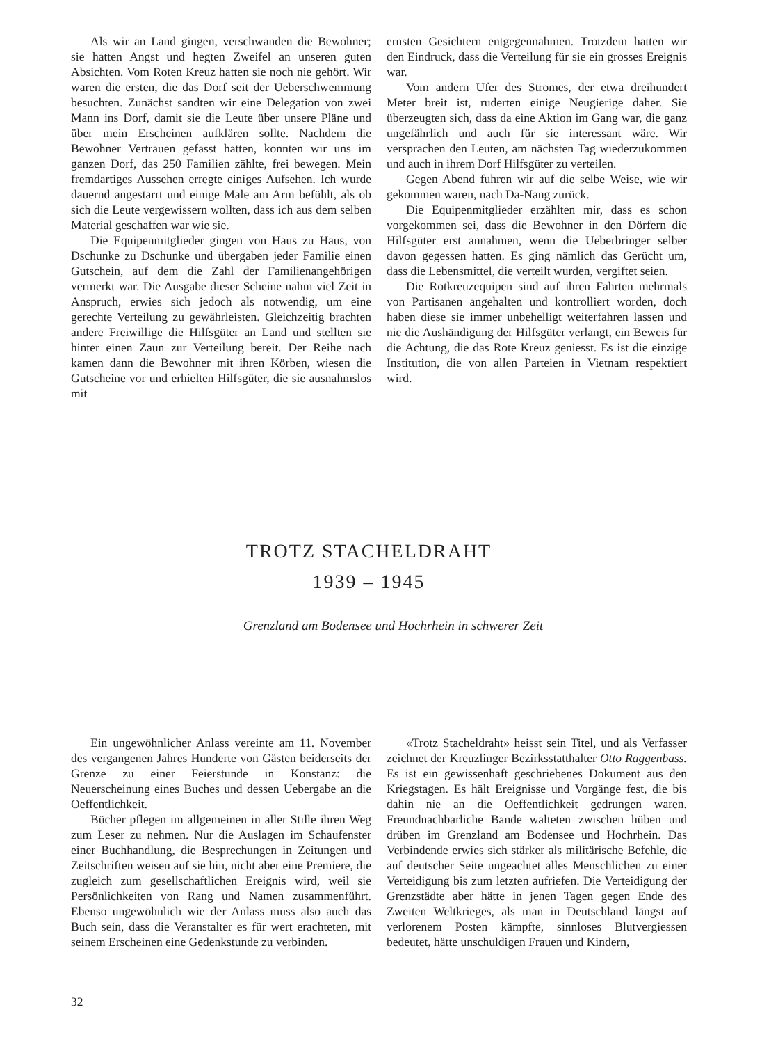Als wir an Land gingen, verschwanden die Bewohner; sie hatten Angst und hegten Zweifel an unseren guten Absichten. Vom Roten Kreuz hatten sie noch nie gehört. Wir waren die ersten, die das Dorf seit der Ueberschwemmung besuchten. Zunächst sandten wir eine Delegation von zwei Mann ins Dorf, damit sie die Leute über unsere Pläne und über mein Erscheinen aufklären sollte. Nachdem die Bewohner Vertrauen gefasst hatten, konnten wir uns im ganzen Dorf, das 250 Familien zählte, frei bewegen. Mein fremdartiges Aussehen erregte einiges Aufsehen. Ich wurde dauernd angestarrt und einige Male am Arm befühlt, als ob sich die Leute vergewissern wollten, dass ich aus dem selben Material geschaffen war wie sie.
Die Equipenmitglieder gingen von Haus zu Haus, von Dschunke zu Dschunke und übergaben jeder Familie einen Gutschein, auf dem die Zahl der Familienangehörigen vermerkt war. Die Ausgabe dieser Scheine nahm viel Zeit in Anspruch, erwies sich jedoch als notwendig, um eine gerechte Verteilung zu gewährleisten. Gleichzeitig brachten andere Freiwillige die Hilfsgüter an Land und stellten sie hinter einen Zaun zur Verteilung bereit. Der Reihe nach kamen dann die Bewohner mit ihren Körben, wiesen die Gutscheine vor und erhielten Hilfsgüter, die sie ausnahmslos mit
ernsten Gesichtern entgegennahmen. Trotzdem hatten wir den Eindruck, dass die Verteilung für sie ein grosses Ereignis war.
Vom andern Ufer des Stromes, der etwa dreihundert Meter breit ist, ruderten einige Neugierige daher. Sie überzeugten sich, dass da eine Aktion im Gang war, die ganz ungefährlich und auch für sie interessant wäre. Wir versprachen den Leuten, am nächsten Tag wiederzukommen und auch in ihrem Dorf Hilfsgüter zu verteilen.
Gegen Abend fuhren wir auf die selbe Weise, wie wir gekommen waren, nach Da-Nang zurück.
Die Equipenmitglieder erzählten mir, dass es schon vorgekommen sei, dass die Bewohner in den Dörfern die Hilfsgüter erst annahmen, wenn die Ueberbringer selber davon gegessen hatten. Es ging nämlich das Gerücht um, dass die Lebensmittel, die verteilt wurden, vergiftet seien.
Die Rotkreuzequipen sind auf ihren Fahrten mehrmals von Partisanen angehalten und kontrolliert worden, doch haben diese sie immer unbehelligt weiterfahren lassen und nie die Aushändigung der Hilfsgüter verlangt, ein Beweis für die Achtung, die das Rote Kreuz geniesst. Es ist die einzige Institution, die von allen Parteien in Vietnam respektiert wird.
TROTZ STACHELDRAHT
1939 – 1945
Grenzland am Bodensee und Hochrhein in schwerer Zeit
Ein ungewöhnlicher Anlass vereinte am 11. November des vergangenen Jahres Hunderte von Gästen beiderseits der Grenze zu einer Feierstunde in Konstanz: die Neuerscheinung eines Buches und dessen Uebergabe an die Oeffentlichkeit.
Bücher pflegen im allgemeinen in aller Stille ihren Weg zum Leser zu nehmen. Nur die Auslagen im Schaufenster einer Buchhandlung, die Besprechungen in Zeitungen und Zeitschriften weisen auf sie hin, nicht aber eine Premiere, die zugleich zum gesellschaftlichen Ereignis wird, weil sie Persönlichkeiten von Rang und Namen zusammenführt. Ebenso ungewöhnlich wie der Anlass muss also auch das Buch sein, dass die Veranstalter es für wert erachteten, mit seinem Erscheinen eine Gedenkstunde zu verbinden.
«Trotz Stacheldraht» heisst sein Titel, und als Verfasser zeichnet der Kreuzlinger Bezirksstatthalter Otto Raggenbass. Es ist ein gewissenhaft geschriebenes Dokument aus den Kriegstagen. Es hält Ereignisse und Vorgänge fest, die bis dahin nie an die Oeffentlichkeit gedrungen waren. Freundnachbarliche Bande walteten zwischen hüben und drüben im Grenzland am Bodensee und Hochrhein. Das Verbindende erwies sich stärker als militärische Befehle, die auf deutscher Seite ungeachtet alles Menschlichen zu einer Verteidigung bis zum letzten aufriefen. Die Verteidigung der Grenzstädte aber hätte in jenen Tagen gegen Ende des Zweiten Weltkrieges, als man in Deutschland längst auf verlorenem Posten kämpfte, sinnloses Blutvergiessen bedeutet, hätte unschuldigen Frauen und Kindern,
32